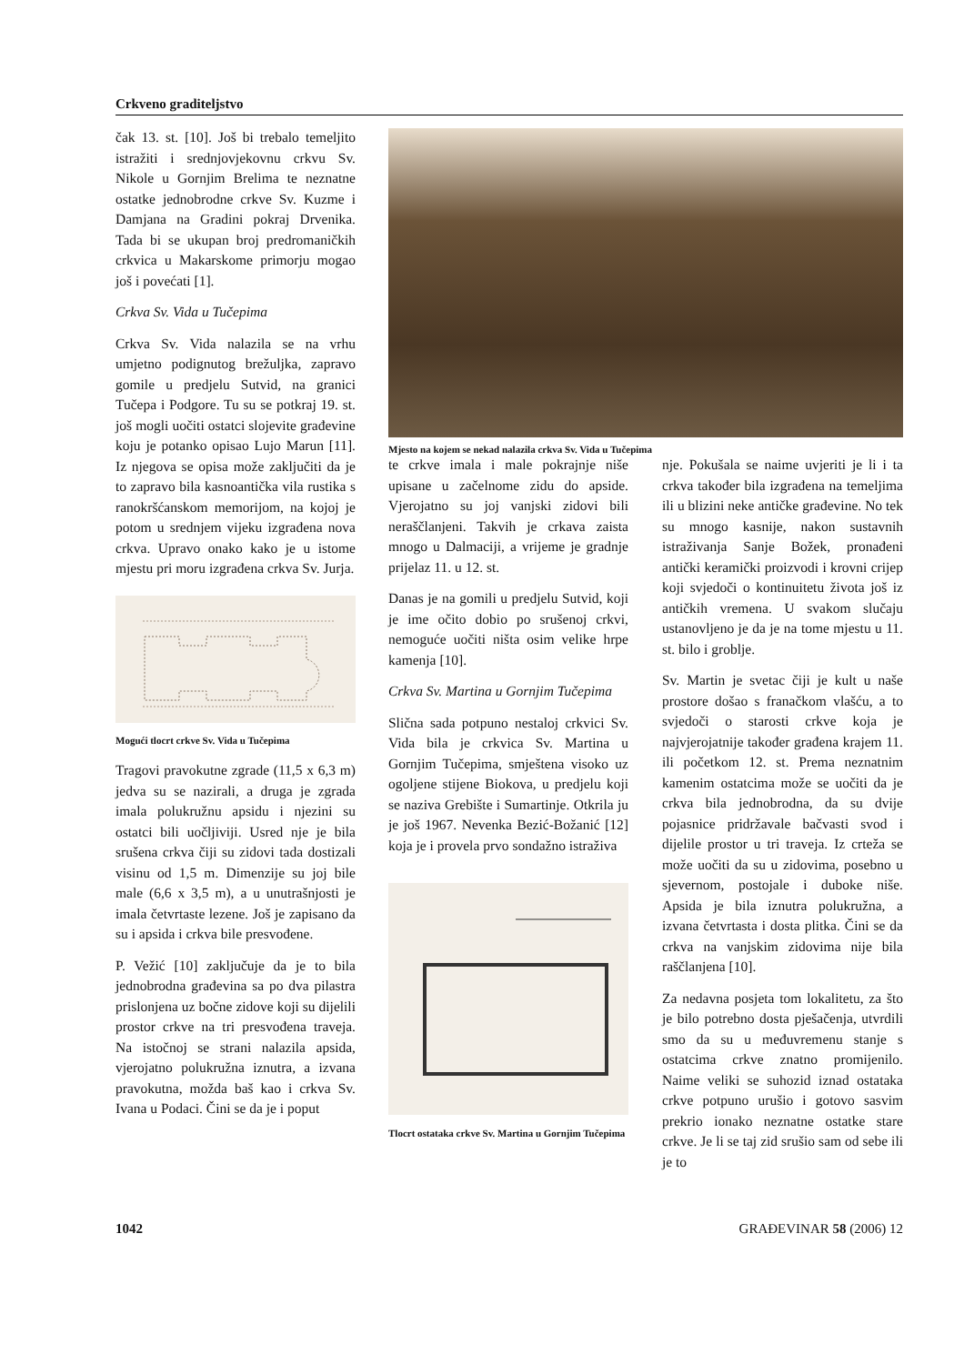Crkveno graditeljstvo
čak 13. st. [10]. Još bi trebalo temeljito istražiti i srednjovjekovnu crkvu Sv. Nikole u Gornjim Brelima te neznatne ostatke jednobrodne crkve Sv. Kuzme i Damjana na Gradini pokraj Drvenika. Tada bi se ukupan broj predromaničkih crkvica u Makarskome primorju mogao još i povećati [1].
Crkva Sv. Vida u Tučepima
Crkva Sv. Vida nalazila se na vrhu umjetno podignutog brežuljka, zapravo gomile u predjelu Sutvid, na granici Tučepa i Podgore. Tu su se potkraj 19. st. još mogli uočiti ostatci slojevite građevine koju je potanko opisao Lujo Marun [11]. Iz njegova se opisa može zaključiti da je to zapravo bila kasnoantička vila rustika s ranokršćanskom memorijom, na kojoj je potom u srednjem vijeku izgrađena nova crkva. Upravo onako kako je u istome mjestu pri moru izgrađena crkva Sv. Jurja.
Mogući tlocrt crkve Sv. Vida u Tučepima
Tragovi pravokutne zgrade (11,5 x 6,3 m) jedva su se nazirali, a druga je zgrada imala polukružnu apsidu i njezini su ostatci bili uočljiviji. Usred nje je bila srušena crkva čiji su zidovi tada dostizali visinu od 1,5 m. Dimenzije su joj bile male (6,6 x 3,5 m), a u unutrašnjosti je imala četvrtaste lezene. Još je zapisano da su i apsida i crkva bile presvođene.
P. Vežić [10] zaključuje da je to bila jednobrodna građevina sa po dva pilastra prislonjena uz bočne zidove koji su dijelili prostor crkve na tri presvođena traveja. Na istočnoj se strani nalazila apsida, vjerojatno polukružna iznutra, a izvana pravokutna, možda baš kao i crkva Sv. Ivana u Podaci. Čini se da je i poput
Mjesto na kojem se nekad nalazila crkva Sv. Vida u Tučepima
te crkve imala i male pokrajnje niše upisane u začelnome zidu do apside. Vjerojatno su joj vanjski zidovi bili neraščlanjeni. Takvih je crkava zaista mnogo u Dalmaciji, a vrijeme je gradnje prijelaz 11. u 12. st.
Danas je na gomili u predjelu Sutvid, koji je ime očito dobio po srušenoj crkvi, nemoguće uočiti ništa osim velike hrpe kamenja [10].
Crkva Sv. Martina u Gornjim Tučepima
Slična sada potpuno nestaloj crkvici Sv. Vida bila je crkvica Sv. Martina u Gornjim Tučepima, smještena visoko uz ogoljene stijene Biokova, u predjelu koji se naziva Grebište i Sumartinje. Otkrila ju je još 1967. Nevenka Bezić-Božanić [12] koja je i provela prvo sondažno istraživa
Tlocrt ostataka crkve Sv. Martina u Gornjim Tučepima
nje. Pokušala se naime uvjeriti je li i ta crkva također bila izgrađena na temeljima ili u blizini neke antičke građevine. No tek su mnogo kasnije, nakon sustavnih istraživanja Sanje Božek, pronađeni antički keramički proizvodi i krovni crijep koji svjedoči o kontinuitetu života još iz antičkih vremena. U svakom slučaju ustanovljeno je da je na tome mjestu u 11. st. bilo i groblje.
Sv. Martin je svetac čiji je kult u naše prostore došao s franačkom vlašću, a to svjedoči o starosti crkve koja je najvjerojatnije također građena krajem 11. ili početkom 12. st. Prema neznatnim kamenim ostatcima može se uočiti da je crkva bila jednobrodna, da su dvije pojasnice pridržavale bačvasti svod i dijelile prostor u tri traveja. Iz crteža se može uočiti da su u zidovima, posebno u sjevernom, postojale i duboke niše. Apsida je bila iznutra polukružna, a izvana četvrtasta i dosta plitka. Čini se da crkva na vanjskim zidovima nije bila raščlanjena [10].
Za nedavna posjeta tom lokalitetu, za što je bilo potrebno dosta pješačenja, utvrdili smo da su u međuvremenu stanje s ostatcima crkve znatno promijenilo. Naime veliki se suhozid iznad ostataka crkve potpuno urušio i gotovo sasvim prekrio ionako neznatne ostatke stare crkve. Je li se taj zid srušio sam od sebe ili je to
1042 GRAĐEVINAR 58 (2006) 12